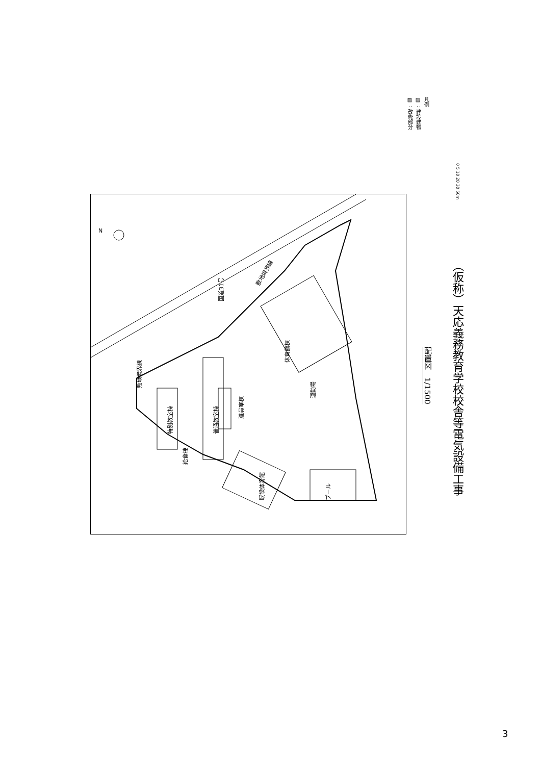凡例
▨ ：建設建物
▧ ：改修部分
0 5 10 20 30 50m
運動場
普通教室棟
職員室棟
体育館棟
特別教室棟
給食棟
既設体育館
プール
国道31号
敷地境界線
敷地境界線
N
配置図　1/1500
（仮称）天応義務教育学校校舎等電気設備工事
3